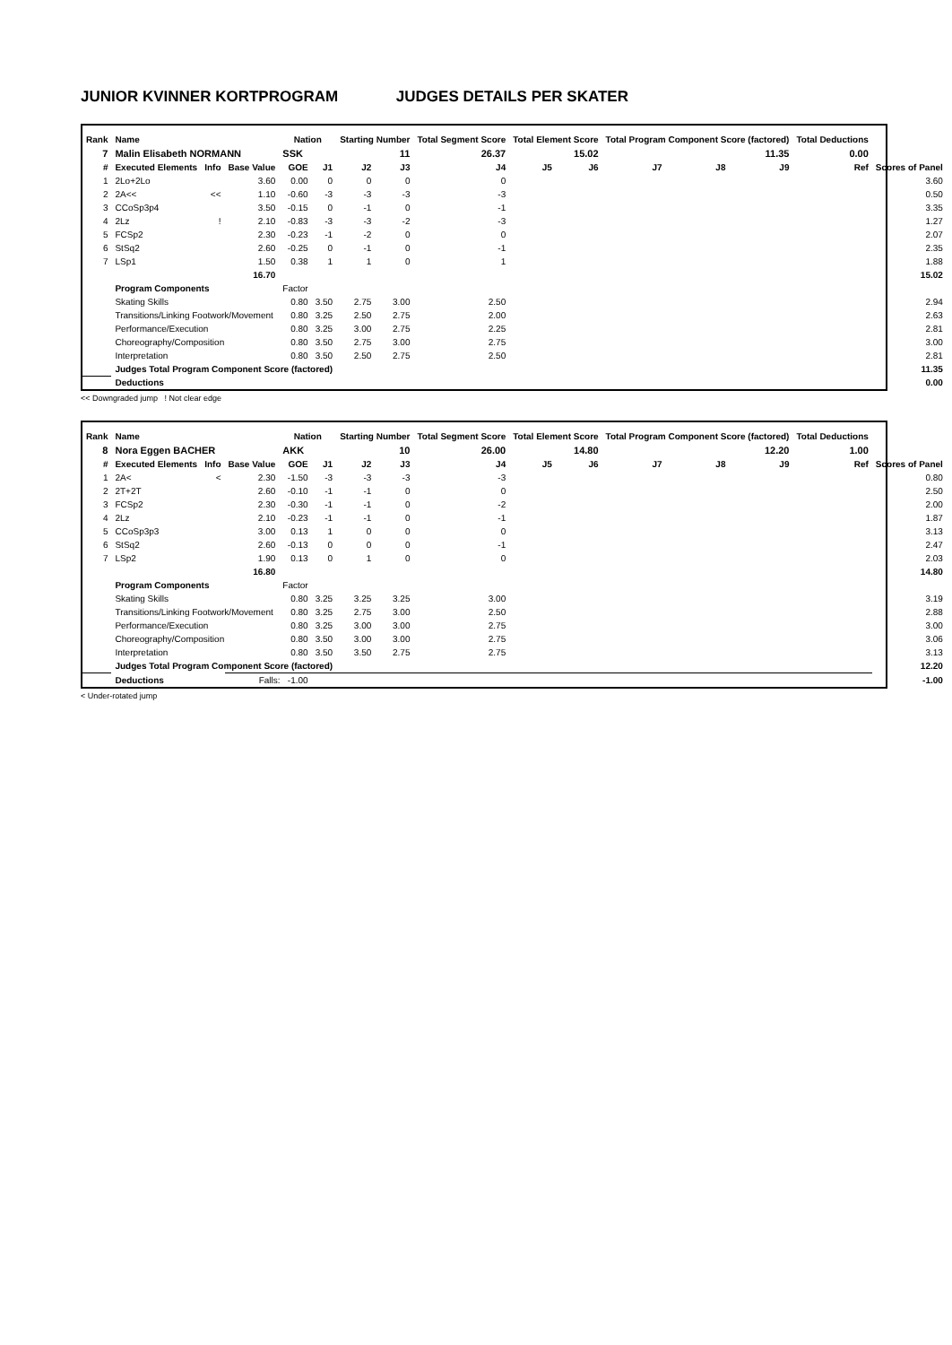JUNIOR KVINNER KORTPROGRAM JUDGES DETAILS PER SKATER
| Rank | Name | | | Nation | | Starting Number | | Total Segment Score | Total Element Score | | Total Program Component Score (factored) | | | Total Deductions | |
| --- | --- | --- | --- | --- | --- | --- | --- | --- | --- | --- | --- | --- | --- | --- | --- |
| 7 | Malin Elisabeth NORMANN | | | SSK | | 11 | | 26.37 | 15.02 | | 11.35 | | | 0.00 | |
| # | Executed Elements | Info | Base Value | GOE | J1 | J2 | J3 | J4 | J5 | J6 | J7 | J8 | J9 | Ref | Scores of Panel |
| 1 | 2Lo+2Lo | | 3.60 | 0.00 | 0 | 0 | 0 | 0 | | | | | | | 3.60 |
| 2 | 2A<< | << | 1.10 | -0.60 | -3 | -3 | -3 | -3 | | | | | | | 0.50 |
| 3 | CCoSp3p4 | | 3.50 | -0.15 | 0 | -1 | 0 | -1 | | | | | | | 3.35 |
| 4 | 2Lz | ! | 2.10 | -0.83 | -3 | -3 | -2 | -3 | | | | | | | 1.27 |
| 5 | FCSp2 | | 2.30 | -0.23 | -1 | -2 | 0 | 0 | | | | | | | 2.07 |
| 6 | StSq2 | | 2.60 | -0.25 | 0 | -1 | 0 | -1 | | | | | | | 2.35 |
| 7 | LSp1 | | 1.50 | 0.38 | 1 | 1 | 0 | 1 | | | | | | | 1.88 |
| | | | 16.70 | | | | | | | | | | | | 15.02 |
| | Program Components | | | Factor | | | | | | | | | | | |
| | Skating Skills | | | 0.80 | 3.50 | 2.75 | 3.00 | 2.50 | | | | | | | 2.94 |
| | Transitions/Linking Footwork/Movement | | | 0.80 | 3.25 | 2.50 | 2.75 | 2.00 | | | | | | | 2.63 |
| | Performance/Execution | | | 0.80 | 3.25 | 3.00 | 2.75 | 2.25 | | | | | | | 2.81 |
| | Choreography/Composition | | | 0.80 | 3.50 | 2.75 | 3.00 | 2.75 | | | | | | | 3.00 |
| | Interpretation | | | 0.80 | 3.50 | 2.50 | 2.75 | 2.50 | | | | | | | 2.81 |
| | Judges Total Program Component Score (factored) | | | | | | | | | | | | | | 11.35 |
| | Deductions | | | | | | | | | | | | | | 0.00 |
<< Downgraded jump ! Not clear edge
| Rank | Name | | | Nation | | Starting Number | | Total Segment Score | Total Element Score | | Total Program Component Score (factored) | | | Total Deductions | |
| --- | --- | --- | --- | --- | --- | --- | --- | --- | --- | --- | --- | --- | --- | --- | --- |
| 8 | Nora Eggen BACHER | | | AKK | | 10 | | 26.00 | 14.80 | | 12.20 | | | 1.00 | |
| # | Executed Elements | Info | Base Value | GOE | J1 | J2 | J3 | J4 | J5 | J6 | J7 | J8 | J9 | Ref | Scores of Panel |
| 1 | 2A< | < | 2.30 | -1.50 | -3 | -3 | -3 | -3 | | | | | | | 0.80 |
| 2 | 2T+2T | | 2.60 | -0.10 | -1 | -1 | 0 | 0 | | | | | | | 2.50 |
| 3 | FCSp2 | | 2.30 | -0.30 | -1 | -1 | 0 | -2 | | | | | | | 2.00 |
| 4 | 2Lz | | 2.10 | -0.23 | -1 | -1 | 0 | -1 | | | | | | | 1.87 |
| 5 | CCoSp3p3 | | 3.00 | 0.13 | 1 | 0 | 0 | 0 | | | | | | | 3.13 |
| 6 | StSq2 | | 2.60 | -0.13 | 0 | 0 | 0 | -1 | | | | | | | 2.47 |
| 7 | LSp2 | | 1.90 | 0.13 | 0 | 1 | 0 | 0 | | | | | | | 2.03 |
| | | | 16.80 | | | | | | | | | | | | 14.80 |
| | Program Components | | | Factor | | | | | | | | | | | |
| | Skating Skills | | | 0.80 | 3.25 | 3.25 | 3.25 | 3.00 | | | | | | | 3.19 |
| | Transitions/Linking Footwork/Movement | | | 0.80 | 3.25 | 2.75 | 3.00 | 2.50 | | | | | | | 2.88 |
| | Performance/Execution | | | 0.80 | 3.25 | 3.00 | 3.00 | 2.75 | | | | | | | 3.00 |
| | Choreography/Composition | | | 0.80 | 3.50 | 3.00 | 3.00 | 2.75 | | | | | | | 3.06 |
| | Interpretation | | | 0.80 | 3.50 | 3.50 | 2.75 | 2.75 | | | | | | | 3.13 |
| | Judges Total Program Component Score (factored) | | | | | | | | | | | | | | 12.20 |
| | Deductions | | Falls: -1.00 | | | | | | | | | | | | -1.00 |
< Under-rotated jump